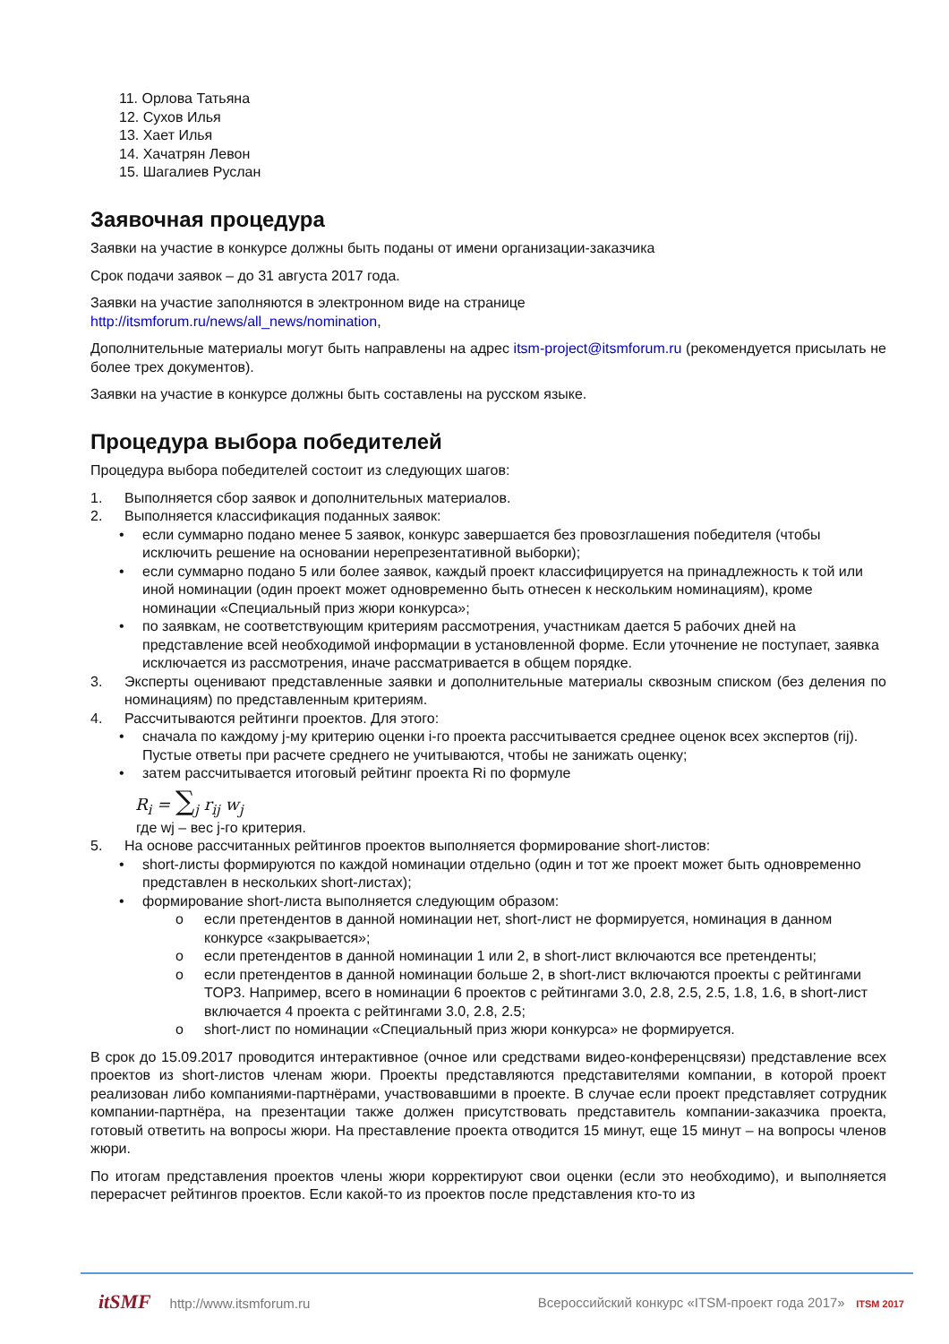11. Орлова Татьяна
12. Сухов Илья
13. Хает Илья
14. Хачатрян Левон
15. Шагалиев Руслан
Заявочная процедура
Заявки на участие в конкурсе должны быть поданы от имени организации-заказчика
Срок подачи заявок – до 31 августа 2017 года.
Заявки на участие заполняются в электронном виде на странице
http://itsmforum.ru/news/all_news/nomination,
Дополнительные материалы могут быть направлены на адрес itsm-project@itsmforum.ru (рекомендуется присылать не более трех документов).
Заявки на участие в конкурсе должны быть составлены на русском языке.
Процедура выбора победителей
Процедура выбора победителей состоит из следующих шагов:
1. Выполняется сбор заявок и дополнительных материалов.
2. Выполняется классификация поданных заявок:
• если суммарно подано менее 5 заявок, конкурс завершается без провозглашения победителя (чтобы исключить решение на основании нерепрезентативной выборки);
• если суммарно подано 5 или более заявок, каждый проект классифицируется на принадлежность к той или иной номинации (один проект может одновременно быть отнесен к нескольким номинациям), кроме номинации «Специальный приз жюри конкурса»;
• по заявкам, не соответствующим критериям рассмотрения, участникам дается 5 рабочих дней на представление всей необходимой информации в установленной форме. Если уточнение не поступает, заявка исключается из рассмотрения, иначе рассматривается в общем порядке.
3. Эксперты оценивают представленные заявки и дополнительные материалы сквозным списком (без деления по номинациям) по представленным критериям.
4. Рассчитываются рейтинги проектов. Для этого:
• сначала по каждому j-му критерию оценки i-го проекта рассчитывается среднее оценок всех экспертов (rij). Пустые ответы при расчете среднего не учитываются, чтобы не занижать оценку;
• затем рассчитывается итоговый рейтинг проекта Ri по формуле
R<sub>i</sub> = ∑<sub>j</sub> r<sub>ij</sub> w<sub>j</sub>
где wj – вес j-го критерия.
5. На основе рассчитанных рейтингов проектов выполняется формирование short-листов:
• short-листы формируются по каждой номинации отдельно (один и тот же проект может быть одновременно представлен в нескольких short-листах);
• формирование short-листа выполняется следующим образом:
o если претендентов в данной номинации нет, short-лист не формируется, номинация в данном конкурсе «закрывается»;
o если претендентов в данной номинации 1 или 2, в short-лист включаются все претенденты;
o если претендентов в данной номинации больше 2, в short-лист включаются проекты с рейтингами TOP3. Например, всего в номинации 6 проектов с рейтингами 3.0, 2.8, 2.5, 2.5, 1.8, 1.6, в short-лист включается 4 проекта с рейтингами 3.0, 2.8, 2.5;
o short-лист по номинации «Специальный приз жюри конкурса» не формируется.
В срок до 15.09.2017 проводится интерактивное (очное или средствами видео-конференцсвязи) представление всех проектов из short-листов членам жюри. Проекты представляются представителями компании, в которой проект реализован либо компаниями-партнёрами, участвовавшими в проекте. В случае если проект представляет сотрудник компании-партнёра, на презентации также должен присутствовать представитель компании-заказчика проекта, готовый ответить на вопросы жюри. На преставление проекта отводится 15 минут, еще 15 минут – на вопросы членов жюри.
По итогам представления проектов члены жюри корректируют свои оценки (если это необходимо), и выполняется перерасчет рейтингов проектов. Если какой-то из проектов после представления кто-то из
itSMF http://www.itsmforum.ru Всероссийский конкурс «ITSM-проект года 2017» ITSM 2017